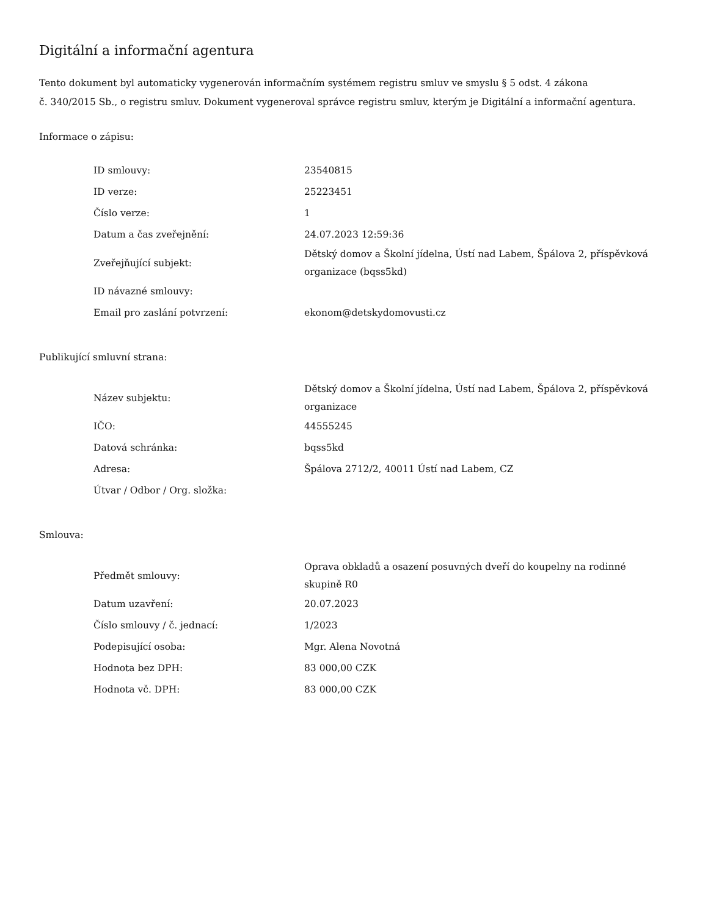Digitální a informační agentura
Tento dokument byl automaticky vygenerován informačním systémem registru smluv ve smyslu § 5 odst. 4 zákona
č. 340/2015 Sb., o registru smluv. Dokument vygeneroval správce registru smluv, kterým je Digitální a informační agentura.
Informace o zápisu:
| ID smlouvy: | 23540815 |
| ID verze: | 25223451 |
| Číslo verze: | 1 |
| Datum a čas zveřejnění: | 24.07.2023 12:59:36 |
| Zveřejňující subjekt: | Dětský domov a Školní jídelna, Ústí nad Labem, Špálova 2, příspěvková organizace (bqss5kd) |
| ID návazné smlouvy: | |
| Email pro zaslání potvrzení: | ekonom@detskydomovusti.cz |
Publikující smluvní strana:
| Název subjektu: | Dětský domov a Školní jídelna, Ústí nad Labem, Špálova 2, příspěvková organizace |
| IČO: | 44555245 |
| Datová schránka: | bqss5kd |
| Adresa: | Špálova 2712/2, 40011 Ústí nad Labem, CZ |
| Útvar / Odbor / Org. složka: | |
Smlouva:
| Předmět smlouvy: | Oprava obkladů a osazení posuvných dveří do koupelny na rodinné skupině R0 |
| Datum uzavření: | 20.07.2023 |
| Číslo smlouvy / č. jednací: | 1/2023 |
| Podepisující osoba: | Mgr. Alena Novotná |
| Hodnota bez DPH: | 83 000,00 CZK |
| Hodnota vč. DPH: | 83 000,00 CZK |